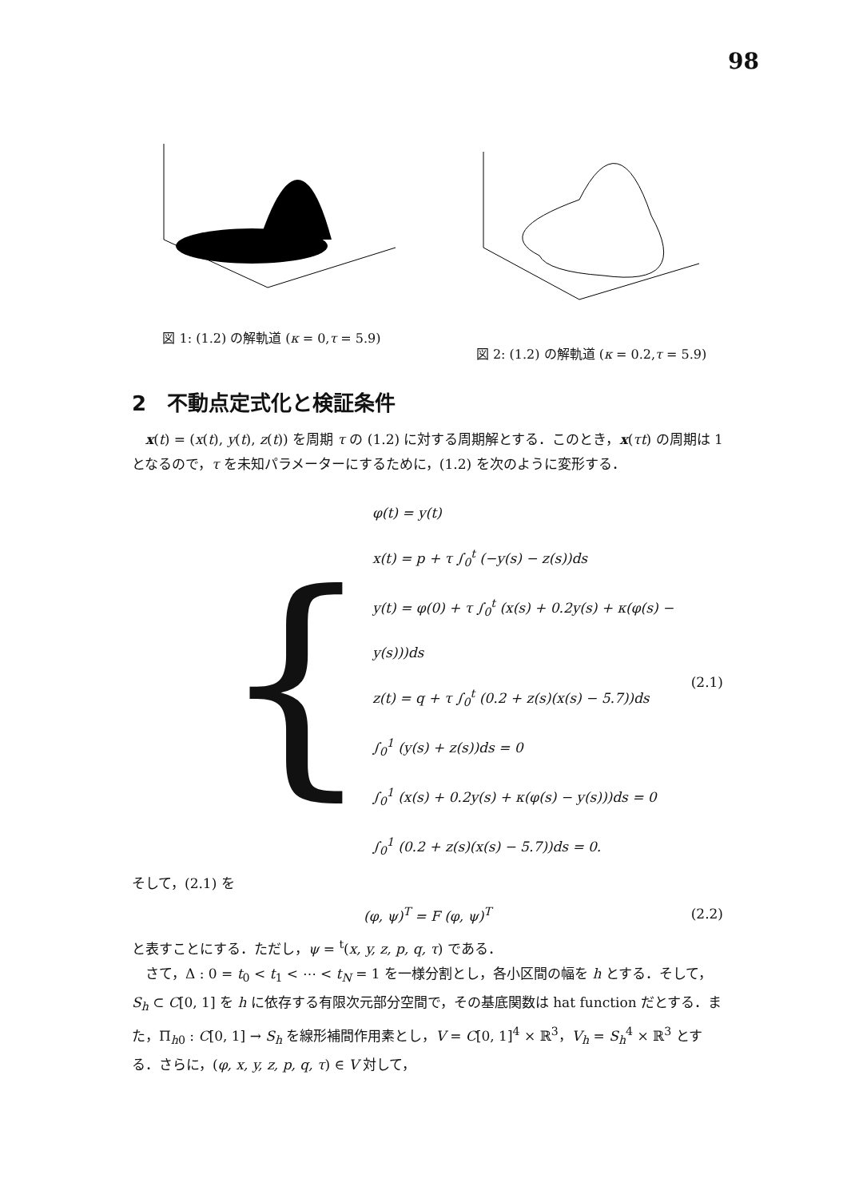98
図 1: (1.2) の解軌道 (κ = 0,τ = 5.9) 図 2: (1.2) の解軌道 (κ = 0.2,τ = 5.9)
2　不動点定式化と検証条件
　x(t) = (x(t), y(t), z(t)) を周期 τ の (1.2) に対する周期解とする．このとき，x(τt) の周期は 1 となるので，τ を未知パラメーターにするために，(1.2) を次のように変形する．
{
φ(t) = y(t)
x(t) = p + τ ∫<sub>0</sub><sup>t</sup> (−y(s) − z(s))ds
y(t) = φ(0) + τ ∫<sub>0</sub><sup>t</sup> (x(s) + 0.2y(s) + κ(φ(s) − y(s)))ds
z(t) = q + τ ∫<sub>0</sub><sup>t</sup> (0.2 + z(s)(x(s) − 5.7))ds
∫<sub>0</sub><sup>1</sup> (y(s) + z(s))ds = 0
∫<sub>0</sub><sup>1</sup> (x(s) + 0.2y(s) + κ(φ(s) − y(s)))ds = 0
∫<sub>0</sub><sup>1</sup> (0.2 + z(s)(x(s) − 5.7))ds = 0.
(2.1)
そして，(2.1) を
(φ, ψ)<sup>T</sup> = F (φ, ψ)<sup>T</sup> (2.2)
と表すことにする．ただし，ψ = <sup>t</sup>(x, y, z, p, q, τ) である．
　さて，Δ : 0 = t<sub>0</sub> < t<sub>1</sub> < ⋯ < t<sub>N</sub> = 1 を一様分割とし，各小区間の幅を h とする．そして，S<sub>h</sub> ⊂ C[0, 1] を h に依存する有限次元部分空間で，その基底関数は hat function だとする．また，Π<sub>h0</sub> : C[0, 1] → S<sub>h</sub> を線形補間作用素とし，V = C[0, 1]<sup>4</sup> × ℝ<sup>3</sup>，V<sub>h</sub> = S<sub>h</sub><sup>4</sup> × ℝ<sup>3</sup> とする．さらに，(φ, x, y, z, p, q, τ) ∈ V 対して，